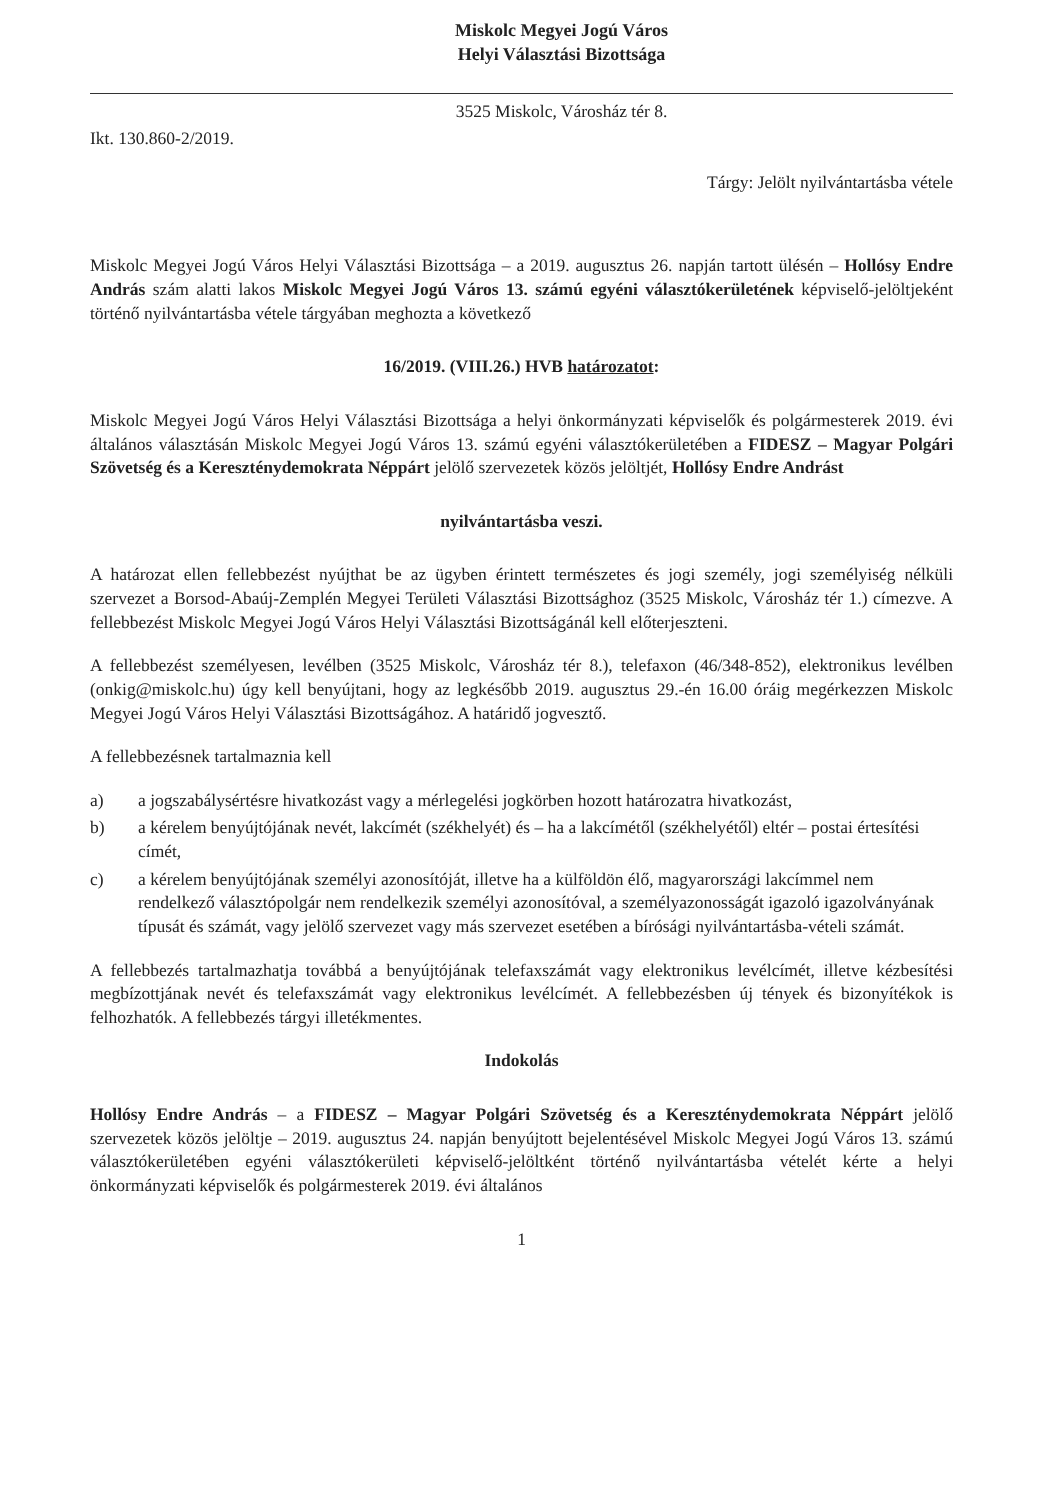Miskolc Megyei Jogú Város
Helyi Választási Bizottsága
3525 Miskolc, Városház tér 8.
Ikt. 130.860-2/2019.
Tárgy: Jelölt nyilvántartásba vétele
Miskolc Megyei Jogú Város Helyi Választási Bizottsága – a 2019. augusztus 26. napján tartott ülésén – Hollósy Endre András szám alatti lakos Miskolc Megyei Jogú Város 13. számú egyéni választókerületének képviselő-jelöltjeként történő nyilvántartásba vétele tárgyában meghozta a következő
16/2019. (VIII.26.) HVB határozatot:
Miskolc Megyei Jogú Város Helyi Választási Bizottsága a helyi önkormányzati képviselők és polgármesterek 2019. évi általános választásán Miskolc Megyei Jogú Város 13. számú egyéni választókerületében a FIDESZ – Magyar Polgári Szövetség és a Kereszténydemokrata Néppárt jelölő szervezetek közös jelöltjét, Hollósy Endre Andrást
nyilvántartásba veszi.
A határozat ellen fellebbezést nyújthat be az ügyben érintett természetes és jogi személy, jogi személyiség nélküli szervezet a Borsod-Abaúj-Zemplén Megyei Területi Választási Bizottsághoz (3525 Miskolc, Városház tér 1.) címezve. A fellebbezést Miskolc Megyei Jogú Város Helyi Választási Bizottságánál kell előterjeszteni.
A fellebbezést személyesen, levélben (3525 Miskolc, Városház tér 8.), telefaxon (46/348-852), elektronikus levélben (onkig@miskolc.hu) úgy kell benyújtani, hogy az legkésőbb 2019. augusztus 29.-én 16.00 óráig megérkezzen Miskolc Megyei Jogú Város Helyi Választási Bizottságához. A határidő jogvesztő.
A fellebbezésnek tartalmaznia kell
a) a jogszabálysértésre hivatkozást vagy a mérlegelési jogkörben hozott határozatra hivatkozást,
b) a kérelem benyújtójának nevét, lakcímét (székhelyét) és – ha a lakcímétől (székhelyétől) eltér – postai értesítési címét,
c) a kérelem benyújtójának személyi azonosítóját, illetve ha a külföldön élő, magyarországi lakcímmel nem rendelkező választópolgár nem rendelkezik személyi azonosítóval, a személyazonosságát igazoló igazolványának típusát és számát, vagy jelölő szervezet vagy más szervezet esetében a bírósági nyilvántartásba-vételi számát.
A fellebbezés tartalmazhatja továbbá a benyújtójának telefaxszámát vagy elektronikus levélcímét, illetve kézbesítési megbízottjának nevét és telefaxszámát vagy elektronikus levélcímét. A fellebbezésben új tények és bizonyítékok is felhozhatók. A fellebbezés tárgyi illetékmentes.
Indokolás
Hollósy Endre András – a FIDESZ – Magyar Polgári Szövetség és a Kereszténydemokrata Néppárt jelölő szervezetek közös jelöltje – 2019. augusztus 24. napján benyújtott bejelentésével Miskolc Megyei Jogú Város 13. számú választókerületében egyéni választókerületi képviselő-jelöltként történő nyilvántartásba vételét kérte a helyi önkormányzati képviselők és polgármesterek 2019. évi általános
1